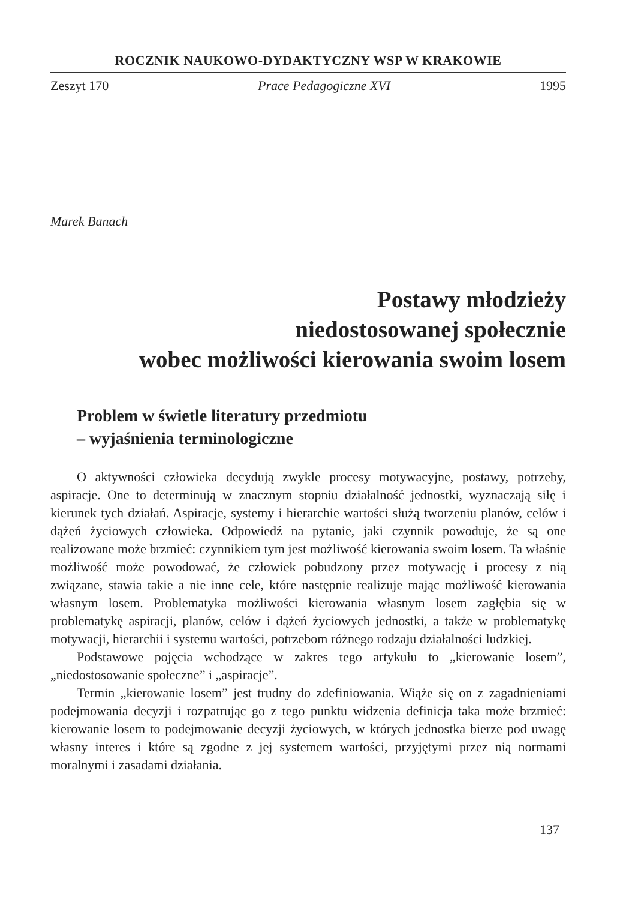ROCZNIK NAUKOWO-DYDAKTYCZNY WSP W KRAKOWIE
Zeszyt 170 Prace Pedagogiczne XVI 1995
Marek Banach
Postawy młodzieży
niedostosowanej społecznie
wobec możliwości kierowania swoim losem
Problem w świetle literatury przedmiotu
– wyjaśnienia terminologiczne
O aktywności człowieka decydują zwykle procesy motywacyjne, postawy, potrzeby, aspiracje. One to determinują w znacznym stopniu działalność jednostki, wyznaczają siłę i kierunek tych działań. Aspiracje, systemy i hierarchie wartości służą tworzeniu planów, celów i dążeń życiowych człowieka. Odpowiedź na pytanie, jaki czynnik powoduje, że są one realizowane może brzmieć: czynnikiem tym jest możliwość kierowania swoim losem. Ta właśnie możliwość może powodować, że człowiek pobudzony przez motywację i procesy z nią związane, stawia takie a nie inne cele, które następnie realizuje mając możliwość kierowania własnym losem. Problematyka możliwości kierowania własnym losem zagłębia się w problematykę aspiracji, planów, celów i dążeń życiowych jednostki, a także w problematykę motywacji, hierarchii i systemu wartości, potrzebom różnego rodzaju działalności ludzkiej.
Podstawowe pojęcia wchodzące w zakres tego artykułu to „kierowanie losem”, „niedostosowanie społeczne” i „aspiracje”.
Termin „kierowanie losem” jest trudny do zdefiniowania. Wiąże się on z zagadnieniami podejmowania decyzji i rozpatrując go z tego punktu widzenia definicja taka może brzmieć: kierowanie losem to podejmowanie decyzji życiowych, w których jednostka bierze pod uwagę własny interes i które są zgodne z jej systemem wartości, przyjętymi przez nią normami moralnymi i zasadami działania.
137